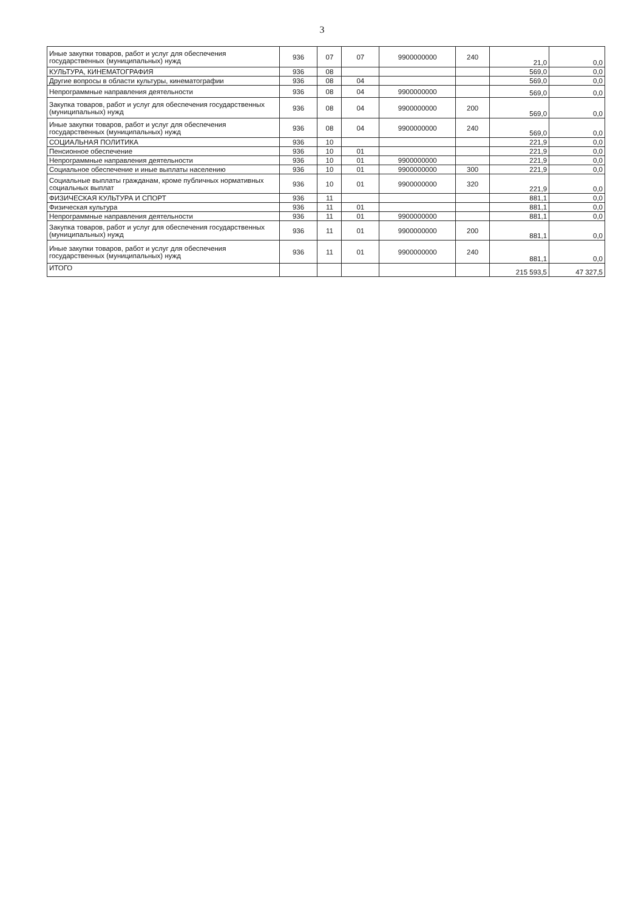3
| Иные закупки товаров, работ и услуг для обеспечения государственных (муниципальных) нужд | 936 | 07 | 07 | 9900000000 | 240 | 21,0 | 0,0 |
| КУЛЬТУРА, КИНЕМАТОГРАФИЯ | 936 | 08 | | | | 569,0 | 0,0 |
| Другие вопросы в области культуры, кинематографии | 936 | 08 | 04 | | | 569,0 | 0,0 |
| Непрограммные направления деятельности | 936 | 08 | 04 | 9900000000 | | 569,0 | 0,0 |
| Закупка товаров, работ и услуг для обеспечения государственных (муниципальных) нужд | 936 | 08 | 04 | 9900000000 | 200 | 569,0 | 0,0 |
| Иные закупки товаров, работ и услуг для обеспечения государственных (муниципальных) нужд | 936 | 08 | 04 | 9900000000 | 240 | 569,0 | 0,0 |
| СОЦИАЛЬНАЯ ПОЛИТИКА | 936 | 10 | | | | 221,9 | 0,0 |
| Пенсионное обеспечение | 936 | 10 | 01 | | | 221,9 | 0,0 |
| Непрограммные направления деятельности | 936 | 10 | 01 | 9900000000 | | 221,9 | 0,0 |
| Социальное обеспечение и иные выплаты населению | 936 | 10 | 01 | 9900000000 | 300 | 221,9 | 0,0 |
| Социальные выплаты гражданам, кроме публичных нормативных социальных выплат | 936 | 10 | 01 | 9900000000 | 320 | 221,9 | 0,0 |
| ФИЗИЧЕСКАЯ КУЛЬТУРА И СПОРТ | 936 | 11 | | | | 881,1 | 0,0 |
| Физическая культура | 936 | 11 | 01 | | | 881,1 | 0,0 |
| Непрограммные направления деятельности | 936 | 11 | 01 | 9900000000 | | 881,1 | 0,0 |
| Закупка товаров, работ и услуг для обеспечения государственных (муниципальных) нужд | 936 | 11 | 01 | 9900000000 | 200 | 881,1 | 0,0 |
| Иные закупки товаров, работ и услуг для обеспечения государственных (муниципальных) нужд | 936 | 11 | 01 | 9900000000 | 240 | 881,1 | 0,0 |
| ИТОГО | | | | | | 215 593,5 | 47 327,5 |